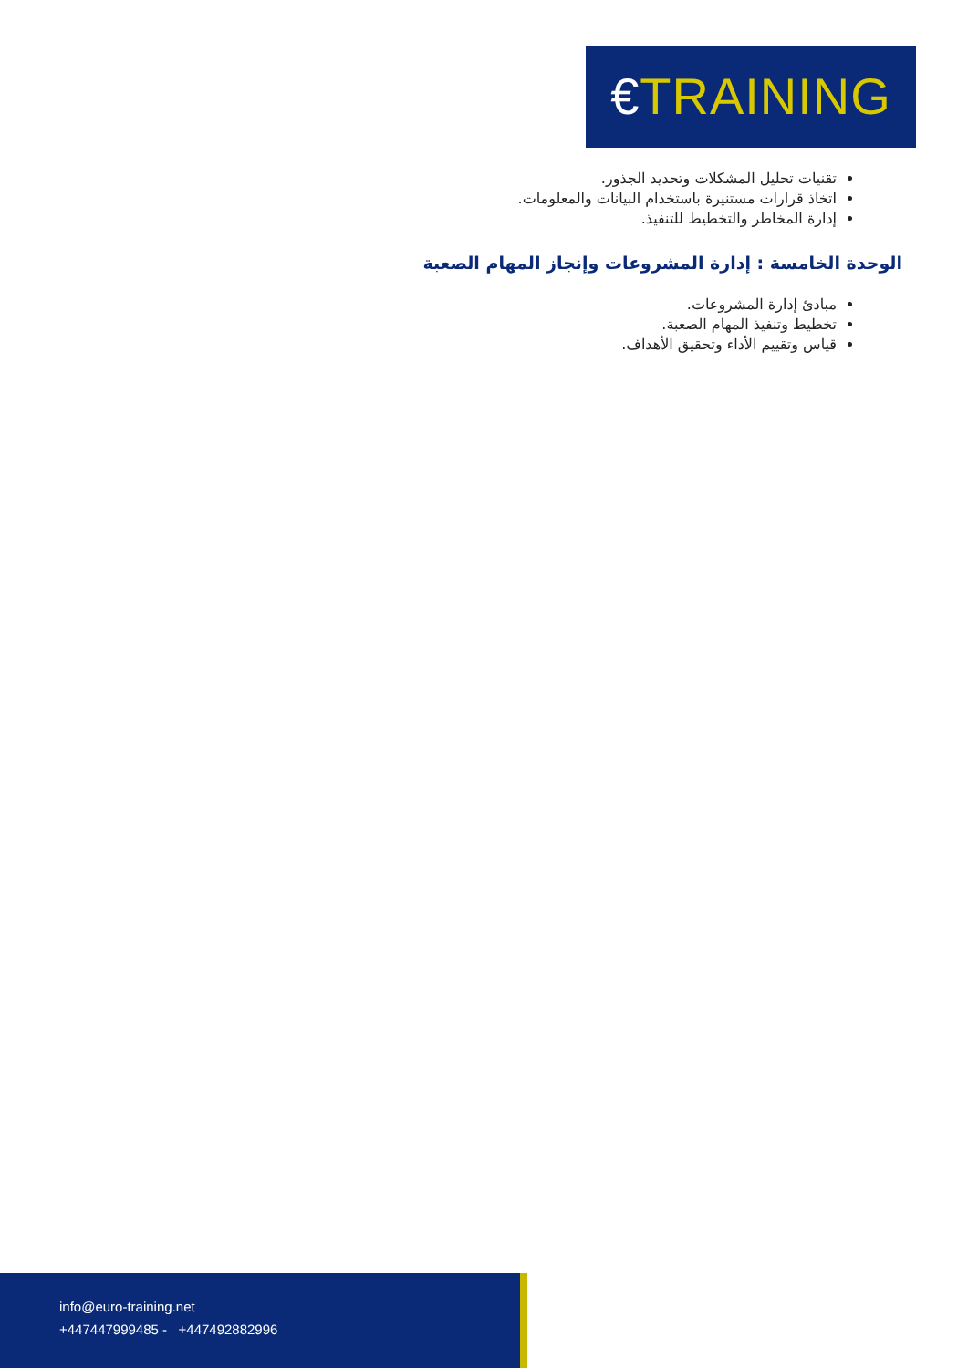€TRAINING
تقنيات تحليل المشكلات وتحديد الجذور.
اتخاذ قرارات مستنيرة باستخدام البيانات والمعلومات.
إدارة المخاطر والتخطيط للتنفيذ.
الوحدة الخامسة : إدارة المشروعات وإنجاز المهام الصعبة
مبادئ إدارة المشروعات.
تخطيط وتنفيذ المهام الصعبة.
قياس وتقييم الأداء وتحقيق الأهداف.
info@euro-training.net
+447447999485 - +447492882996